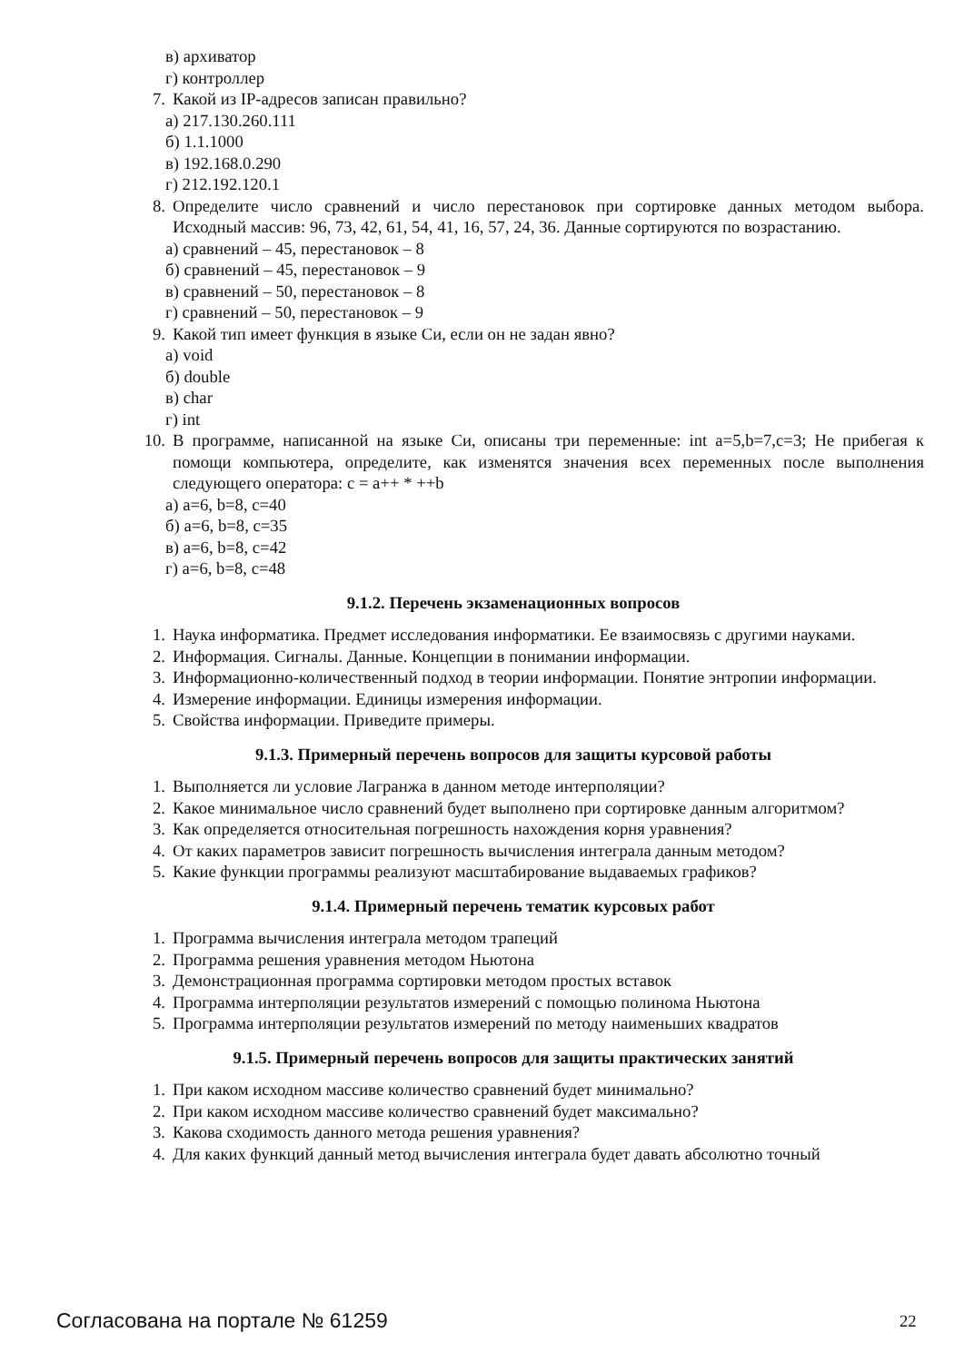в) архиватор
г) контроллер
7. Какой из IP-адресов записан правильно?
а) 217.130.260.111
б) 1.1.1000
в) 192.168.0.290
г) 212.192.120.1
8. Определите число сравнений и число перестановок при сортировке данных методом выбора. Исходный массив: 96, 73, 42, 61, 54, 41, 16, 57, 24, 36. Данные сортируются по возрастанию.
а) сравнений – 45, перестановок – 8
б) сравнений – 45, перестановок – 9
в) сравнений – 50, перестановок – 8
г) сравнений – 50, перестановок – 9
9. Какой тип имеет функция в языке Си, если он не задан явно?
а) void
б) double
в) char
г) int
10. В программе, написанной на языке Си, описаны три переменные: int a=5,b=7,c=3; Не прибегая к помощи компьютера, определите, как изменятся значения всех переменных после выполнения следующего оператора: c = a++ * ++b
а) a=6, b=8, c=40
б) a=6, b=8, c=35
в) a=6, b=8, c=42
г) a=6, b=8, c=48
9.1.2. Перечень экзаменационных вопросов
1. Наука информатика. Предмет исследования информатики. Ее взаимосвязь с другими науками.
2. Информация. Сигналы. Данные. Концепции в понимании информации.
3. Информационно-количественный подход в теории информации. Понятие энтропии информации.
4. Измерение информации. Единицы измерения информации.
5. Свойства информации. Приведите примеры.
9.1.3. Примерный перечень вопросов для защиты курсовой работы
1. Выполняется ли условие Лагранжа в данном методе интерполяции?
2. Какое минимальное число сравнений будет выполнено при сортировке данным алгоритмом?
3. Как определяется относительная погрешность нахождения корня уравнения?
4. От каких параметров зависит погрешность вычисления интеграла данным методом?
5. Какие функции программы реализуют масштабирование выдаваемых графиков?
9.1.4. Примерный перечень тематик курсовых работ
1. Программа вычисления интеграла методом трапеций
2. Программа решения уравнения методом Ньютона
3. Демонстрационная программа сортировки методом простых вставок
4. Программа интерполяции результатов измерений с помощью полинома Ньютона
5. Программа интерполяции результатов измерений по методу наименьших квадратов
9.1.5. Примерный перечень вопросов для защиты практических занятий
1. При каком исходном массиве количество сравнений будет минимально?
2. При каком исходном массиве количество сравнений будет максимально?
3. Какова сходимость данного метода решения уравнения?
4. Для каких функций данный метод вычисления интеграла будет давать абсолютно точный
Согласована на портале № 61259 22